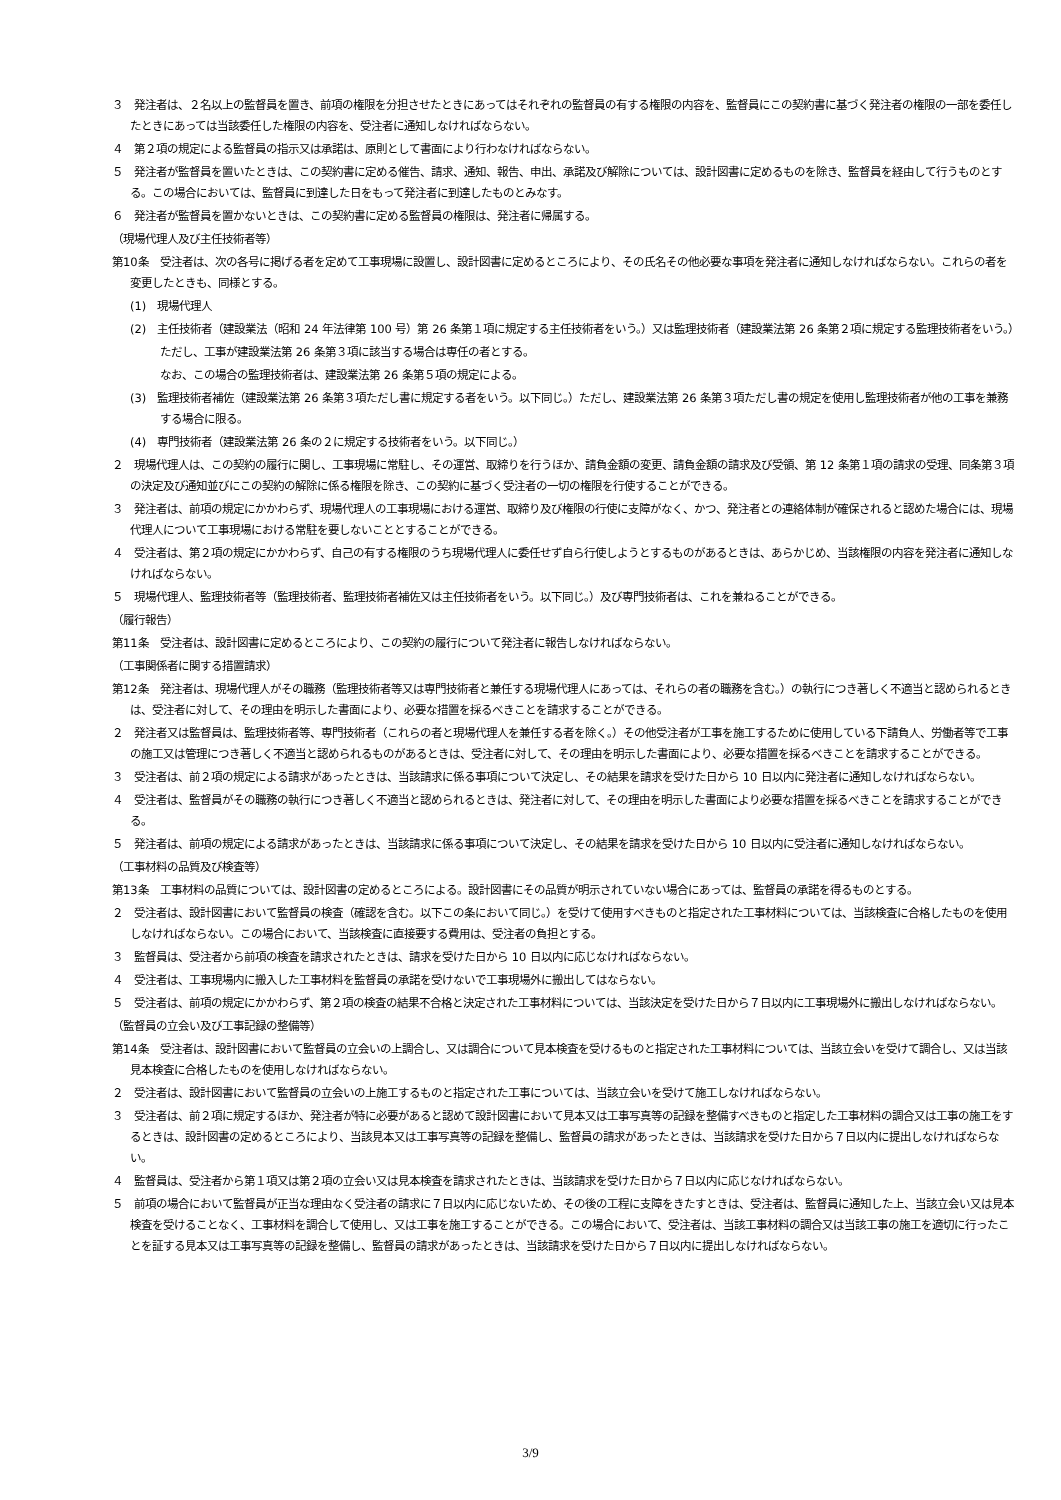３　発注者は、２名以上の監督員を置き、前項の権限を分担させたときにあってはそれぞれの監督員の有する権限の内容を、監督員にこの契約書に基づく発注者の権限の一部を委任したときにあっては当該委任した権限の内容を、受注者に通知しなければならない。
４　第２項の規定による監督員の指示又は承諾は、原則として書面により行わなければならない。
５　発注者が監督員を置いたときは、この契約書に定める催告、請求、通知、報告、申出、承諾及び解除については、設計図書に定めるものを除き、監督員を経由して行うものとする。この場合においては、監督員に到達した日をもって発注者に到達したものとみなす。
６　発注者が監督員を置かないときは、この契約書に定める監督員の権限は、発注者に帰属する。
（現場代理人及び主任技術者等）
第10条　受注者は、次の各号に掲げる者を定めて工事現場に設置し、設計図書に定めるところにより、その氏名その他必要な事項を発注者に通知しなければならない。これらの者を変更したときも、同様とする。
(1)　現場代理人
(2)　主任技術者（建設業法（昭和 24 年法律第 100 号）第 26 条第１項に規定する主任技術者をいう。）又は監理技術者（建設業法第 26 条第２項に規定する監理技術者をいう。）
ただし、工事が建設業法第 26 条第３項に該当する場合は専任の者とする。
なお、この場合の監理技術者は、建設業法第 26 条第５項の規定による。
(3)　監理技術者補佐（建設業法第 26 条第３項ただし書に規定する者をいう。以下同じ。）ただし、建設業法第 26 条第３項ただし書の規定を使用し監理技術者が他の工事を兼務する場合に限る。
(4)　専門技術者（建設業法第 26 条の２に規定する技術者をいう。以下同じ。）
２　現場代理人は、この契約の履行に関し、工事現場に常駐し、その運営、取締りを行うほか、請負金額の変更、請負金額の請求及び受領、第 12 条第１項の請求の受理、同条第３項の決定及び通知並びにこの契約の解除に係る権限を除き、この契約に基づく受注者の一切の権限を行使することができる。
３　発注者は、前項の規定にかかわらず、現場代理人の工事現場における運営、取締り及び権限の行使に支障がなく、かつ、発注者との連絡体制が確保されると認めた場合には、現場代理人について工事現場における常駐を要しないこととすることができる。
４　受注者は、第２項の規定にかかわらず、自己の有する権限のうち現場代理人に委任せず自ら行使しようとするものがあるときは、あらかじめ、当該権限の内容を発注者に通知しなければならない。
５　現場代理人、監理技術者等（監理技術者、監理技術者補佐又は主任技術者をいう。以下同じ。）及び専門技術者は、これを兼ねることができる。
（履行報告）
第11条　受注者は、設計図書に定めるところにより、この契約の履行について発注者に報告しなければならない。
（工事関係者に関する措置請求）
第12条　発注者は、現場代理人がその職務（監理技術者等又は専門技術者と兼任する現場代理人にあっては、それらの者の職務を含む。）の執行につき著しく不適当と認められるときは、受注者に対して、その理由を明示した書面により、必要な措置を採るべきことを請求することができる。
２　発注者又は監督員は、監理技術者等、専門技術者（これらの者と現場代理人を兼任する者を除く。）その他受注者が工事を施工するために使用している下請負人、労働者等で工事の施工又は管理につき著しく不適当と認められるものがあるときは、受注者に対して、その理由を明示した書面により、必要な措置を採るべきことを請求することができる。
３　受注者は、前２項の規定による請求があったときは、当該請求に係る事項について決定し、その結果を請求を受けた日から 10 日以内に発注者に通知しなければならない。
４　受注者は、監督員がその職務の執行につき著しく不適当と認められるときは、発注者に対して、その理由を明示した書面により必要な措置を採るべきことを請求することができる。
５　発注者は、前項の規定による請求があったときは、当該請求に係る事項について決定し、その結果を請求を受けた日から 10 日以内に受注者に通知しなければならない。
（工事材料の品質及び検査等）
第13条　工事材料の品質については、設計図書の定めるところによる。設計図書にその品質が明示されていない場合にあっては、監督員の承諾を得るものとする。
２　受注者は、設計図書において監督員の検査（確認を含む。以下この条において同じ。）を受けて使用すべきものと指定された工事材料については、当該検査に合格したものを使用しなければならない。この場合において、当該検査に直接要する費用は、受注者の負担とする。
３　監督員は、受注者から前項の検査を請求されたときは、請求を受けた日から 10 日以内に応じなければならない。
４　受注者は、工事現場内に搬入した工事材料を監督員の承諾を受けないで工事現場外に搬出してはならない。
５　受注者は、前項の規定にかかわらず、第２項の検査の結果不合格と決定された工事材料については、当該決定を受けた日から７日以内に工事現場外に搬出しなければならない。
（監督員の立会い及び工事記録の整備等）
第14条　受注者は、設計図書において監督員の立会いの上調合し、又は調合について見本検査を受けるものと指定された工事材料については、当該立会いを受けて調合し、又は当該見本検査に合格したものを使用しなければならない。
２　受注者は、設計図書において監督員の立会いの上施工するものと指定された工事については、当該立会いを受けて施工しなければならない。
３　受注者は、前２項に規定するほか、発注者が特に必要があると認めて設計図書において見本又は工事写真等の記録を整備すべきものと指定した工事材料の調合又は工事の施工をするときは、設計図書の定めるところにより、当該見本又は工事写真等の記録を整備し、監督員の請求があったときは、当該請求を受けた日から７日以内に提出しなければならない。
４　監督員は、受注者から第１項又は第２項の立会い又は見本検査を請求されたときは、当該請求を受けた日から７日以内に応じなければならない。
５　前項の場合において監督員が正当な理由なく受注者の請求に７日以内に応じないため、その後の工程に支障をきたすときは、受注者は、監督員に通知した上、当該立会い又は見本検査を受けることなく、工事材料を調合して使用し、又は工事を施工することができる。この場合において、受注者は、当該工事材料の調合又は当該工事の施工を適切に行ったことを証する見本又は工事写真等の記録を整備し、監督員の請求があったときは、当該請求を受けた日から７日以内に提出しなければならない。
3/9